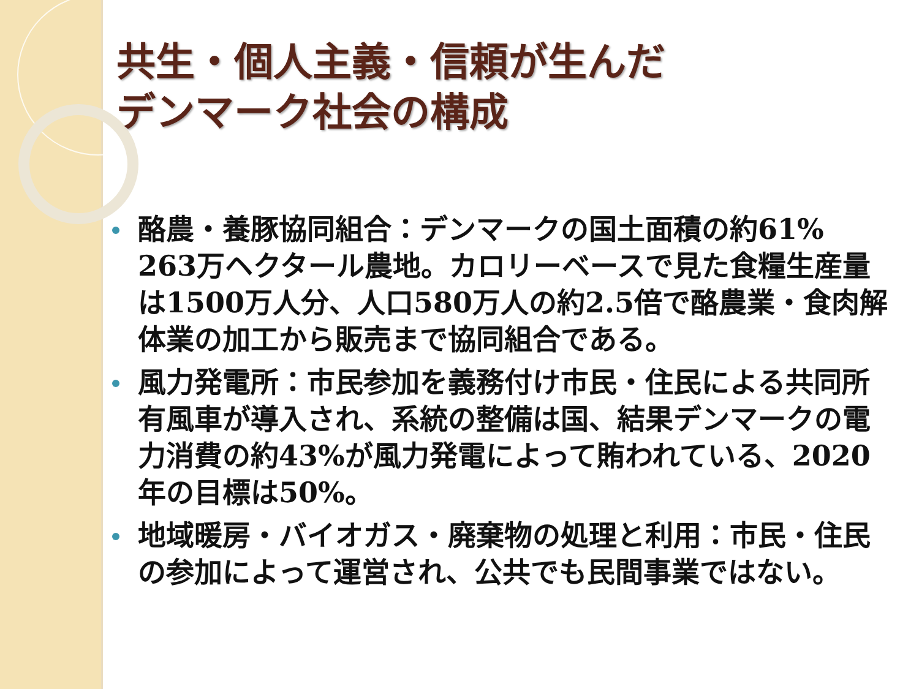共生・個人主義・信頼が生んだ
デンマーク社会の構成
酪農・養豚協同組合：デンマークの国土面積の約61% 263万ヘクタール農地。カロリーベースで見た食糧生産量は1500万人分、人口580万人の約2.5倍で酪農業・食肉解体業の加工から販売まで協同組合である。
風力発電所：市民参加を義務付け市民・住民による共同所有風車が導入され、系統の整備は国、結果デンマークの電力消費の約43%が風力発電によって賄われている、2020年の目標は50%。
地域暖房・バイオガス・廃棄物の処理と利用：市民・住民の参加によって運営され、公共でも民間事業ではない。